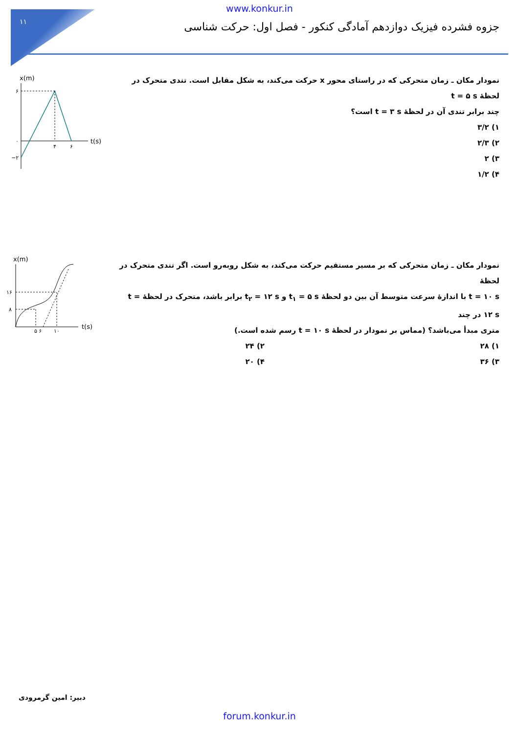۱۱
www.konkur.in
جزوه فشرده فیزیک دوازدهم آمادگی کنکور - فصل اول: حرکت شناسی
x(m)
t(s)
۶
۰
−۲
۴
۶
نمودار مکان ـ زمان متحرکی که در راستای محور x حرکت می‌کند، به شکل مقابل است. تندی متحرک در لحظهٔ t = ۵ s
چند برابر تندی آن در لحظهٔ t = ۳ s است؟
۱) ۳/۲
۲) ۲/۳
۳) ۲
۴) ۱/۲
x(m)
t(s)
۱۶
۸
۵ ۶
۱۰
نمودار مکان ـ زمان متحرکی که بر مسیر مستقیم حرکت می‌کند، به شکل روبه‌رو است. اگر تندی متحرک در لحظهٔ
t = ۱۰ s با اندازهٔ سرعت متوسط آن بین دو لحظهٔ t<sub>۱</sub> = ۵ s و t<sub>۲</sub> = ۱۲ s برابر باشد، متحرک در لحظهٔ t = ۱۲ s در چند
متری مبدأ می‌باشد؟ (مماس بر نمودار در لحظهٔ t = ۱۰ s رسم شده است.)
۱) ۲۸ ۲) ۲۴
۳) ۳۶ ۴) ۲۰
دبیر: امین گرمرودی
forum.konkur.in